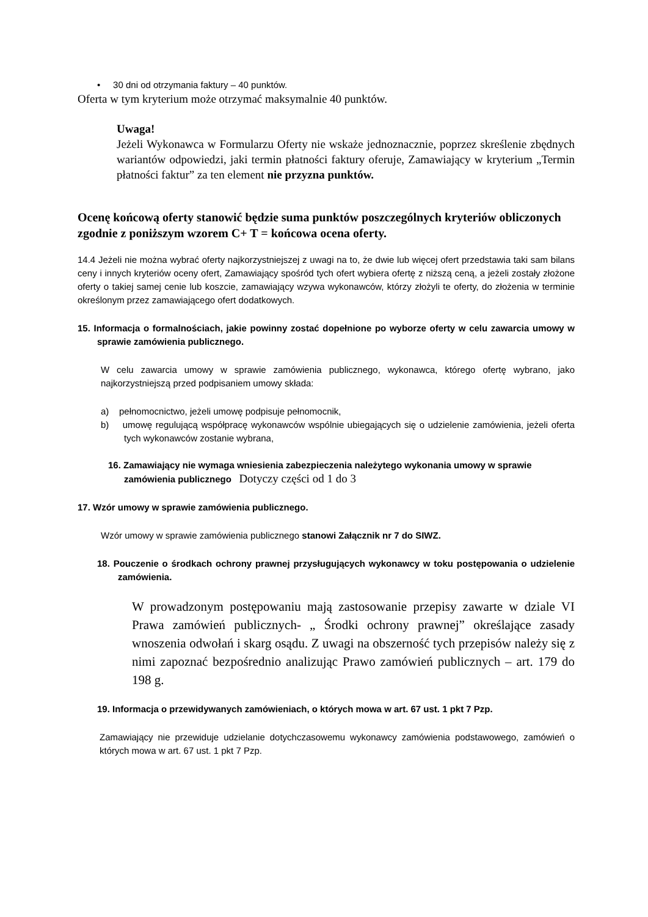• 30 dni od otrzymania faktury – 40 punktów.
Oferta w tym kryterium może otrzymać maksymalnie 40 punktów.
Uwaga!
Jeżeli Wykonawca w Formularzu Oferty nie wskaże jednoznacznie, poprzez skreślenie zbędnych wariantów odpowiedzi, jaki termin płatności faktury oferuje, Zamawiający w kryterium „Termin płatności faktur” za ten element nie przyzna punktów.
Ocenę końcową oferty stanowić będzie suma punktów poszczególnych kryteriów obliczonych zgodnie z poniższym wzorem C+ T = końcowa ocena oferty.
14.4 Jeżeli nie można wybrać oferty najkorzystniejszej z uwagi na to, że dwie lub więcej ofert przedstawia taki sam bilans ceny i innych kryteriów oceny ofert, Zamawiający spośród tych ofert wybiera ofertę z niższą ceną, a jeżeli zostały złożone oferty o takiej samej cenie lub koszcie, zamawiający wzywa wykonawców, którzy złożyli te oferty, do złożenia w terminie określonym przez zamawiającego ofert dodatkowych.
15. Informacja o formalnościach, jakie powinny zostać dopełnione po wyborze oferty w celu zawarcia umowy w sprawie zamówienia publicznego.
W celu zawarcia umowy w sprawie zamówienia publicznego, wykonawca, którego ofertę wybrano, jako najkorzystniejszą przed podpisaniem umowy składa:
a) pełnomocnictwo, jeżeli umowę podpisuje pełnomocnik,
b) umowę regulującą współpracę wykonawców wspólnie ubiegających się o udzielenie zamówienia, jeżeli oferta tych wykonawców zostanie wybrana,
16. Zamawiający nie wymaga wniesienia zabezpieczenia należytego wykonania umowy w sprawie zamówienia publicznego Dotyczy części od 1 do 3
17. Wzór umowy w sprawie zamówienia publicznego.
Wzór umowy w sprawie zamówienia publicznego stanowi Załącznik nr 7 do SIWZ.
18. Pouczenie o środkach ochrony prawnej przysługujących wykonawcy w toku postępowania o udzielenie zamówienia.
W prowadzonym postępowaniu mają zastosowanie przepisy zawarte w dziale VI Prawa zamówień publicznych- „ Środki ochrony prawnej” określające zasady wnoszenia odwołań i skarg osądu. Z uwagi na obszerność tych przepisów należy się z nimi zapoznać bezpośrednio analizując Prawo zamówień publicznych – art. 179 do 198 g.
19. Informacja o przewidywanych zamówieniach, o których mowa w art. 67 ust. 1 pkt 7 Pzp.
Zamawiający nie przewiduje udzielanie dotychczasowemu wykonawcy zamówienia podstawowego, zamówień o których mowa w art. 67 ust. 1 pkt 7 Pzp.